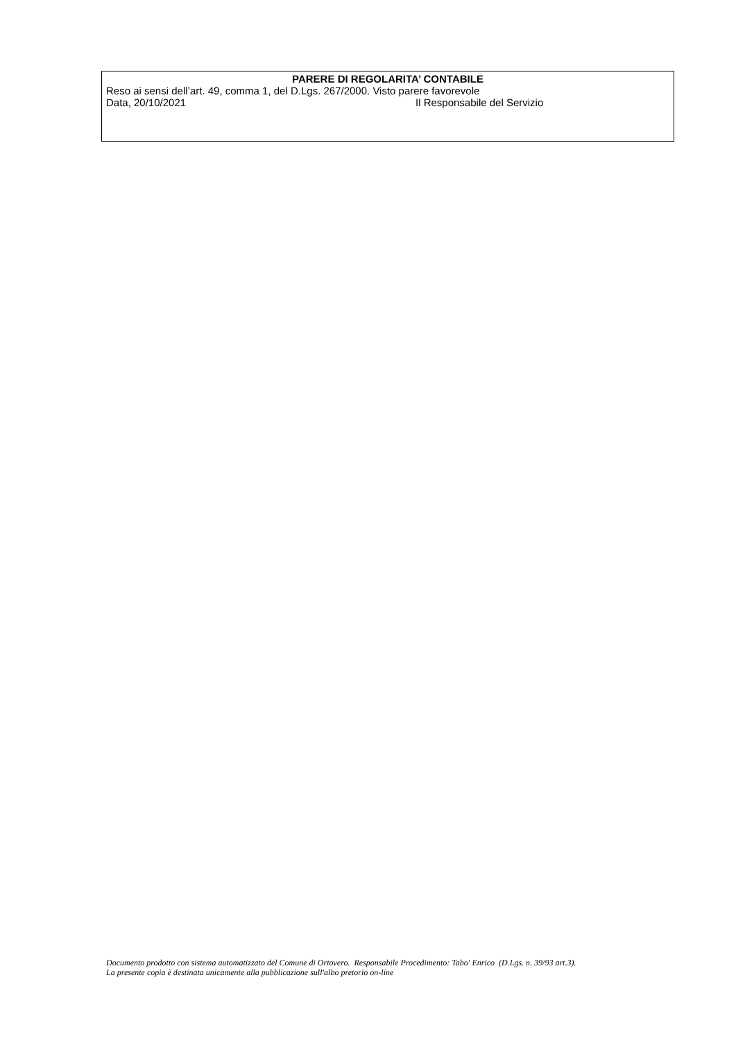PARERE DI REGOLARITA’ CONTABILE
Reso ai sensi dell’art. 49, comma 1, del D.Lgs. 267/2000. Visto parere favorevole
Data, 20/10/2021 Il Responsabile del Servizio
Documento prodotto con sistema automatizzato del Comune di Ortovero. Responsabile Procedimento: Tabo' Enrico (D.Lgs. n. 39/93 art.3).
La presente copia è destinata unicamente alla pubblicazione sull'albo pretorio on-line